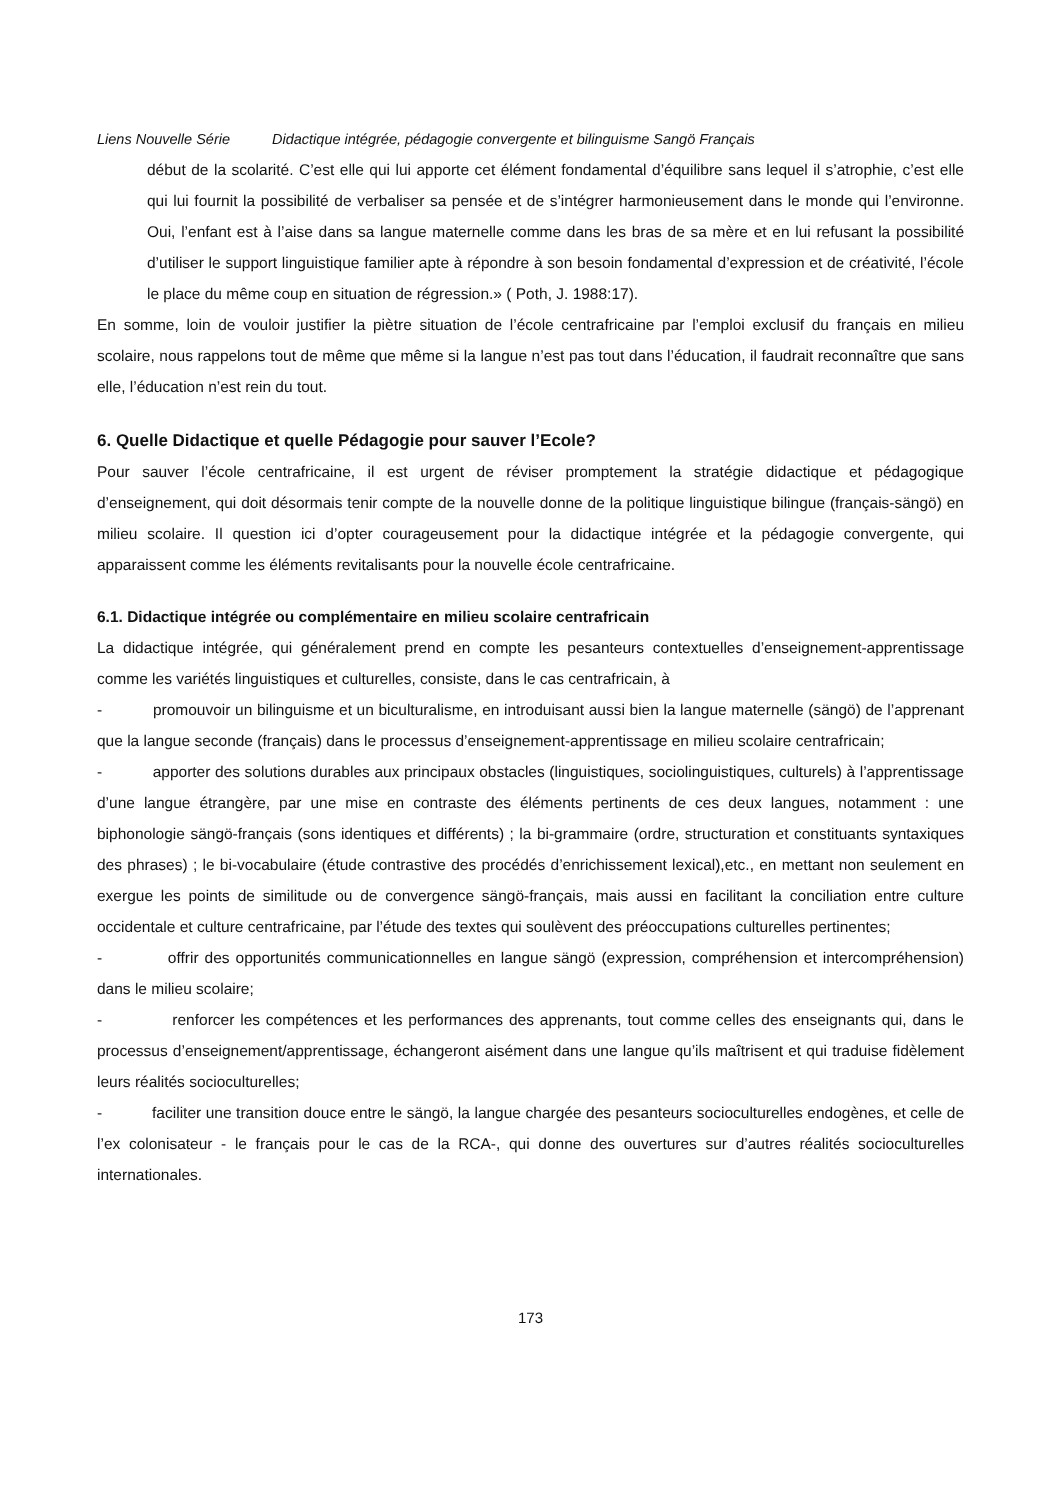Liens Nouvelle Série Didactique intégrée, pédagogie convergente et bilinguisme Sangö Français
début de la scolarité. C’est elle qui lui apporte cet élément fondamental d’équilibre sans lequel il s’atrophie, c’est elle qui lui fournit la possibilité de verbaliser sa pensée et de s’intégrer harmonieusement dans le monde qui l’environne. Oui, l’enfant est à l’aise dans sa langue maternelle comme dans les bras de sa mère et en lui refusant la possibilité d’utiliser le support linguistique familier apte à répondre à son besoin fondamental d’expression et de créativité, l’école le place du même coup en situation de régression.» ( Poth, J. 1988:17).
En somme, loin de vouloir justifier la piètre situation de l’école centrafricaine par l’emploi exclusif du français en milieu scolaire, nous rappelons tout de même que même si la langue n’est pas tout dans l’éducation, il faudrait reconnaître que sans elle, l’éducation n’est rein du tout.
6. Quelle Didactique et quelle Pédagogie pour sauver l’Ecole?
Pour sauver l’école centrafricaine, il est urgent de réviser promptement la stratégie didactique et pédagogique d’enseignement, qui doit désormais tenir compte de la nouvelle donne de la politique linguistique bilingue (français-sängö) en milieu scolaire. Il question ici d’opter courageusement pour la didactique intégrée et la pédagogie convergente, qui apparaissent comme les éléments revitalisants pour la nouvelle école centrafricaine.
6.1. Didactique intégrée ou complémentaire en milieu scolaire centrafricain
La didactique intégrée, qui généralement prend en compte les pesanteurs contextuelles d’enseignement-apprentissage comme les variétés linguistiques et culturelles, consiste, dans le cas centrafricain, à
- promouvoir un bilinguisme et un biculturalisme, en introduisant aussi bien la langue maternelle (sängö) de l’apprenant que la langue seconde (français) dans le processus d’enseignement-apprentissage en milieu scolaire centrafricain;
- apporter des solutions durables aux principaux obstacles (linguistiques, sociolinguistiques, culturels) à l’apprentissage d’une langue étrangère, par une mise en contraste des éléments pertinents de ces deux langues, notamment : une biphonologie sängö-français (sons identiques et différents) ; la bi-grammaire (ordre, structuration et constituants syntaxiques des phrases) ; le bi-vocabulaire (étude contrastive des procédés d’enrichissement lexical),etc., en mettant non seulement en exergue les points de similitude ou de convergence sängö-français, mais aussi en facilitant la conciliation entre culture occidentale et culture centrafricaine, par l’étude des textes qui soulèvent des préoccupations culturelles pertinentes;
- offrir des opportunités communicationnelles en langue sängö (expression, compréhension et intercompréhension) dans le milieu scolaire;
- renforcer les compétences et les performances des apprenants, tout comme celles des enseignants qui, dans le processus d’enseignement/apprentissage, échangeront aisément dans une langue qu’ils maîtrisent et qui traduise fidèlement leurs réalités socioculturelles;
- faciliter une transition douce entre le sängö, la langue chargée des pesanteurs socioculturelles endogènes, et celle de l’ex colonisateur - le français pour le cas de la RCA-, qui donne des ouvertures sur d’autres réalités socioculturelles internationales.
173